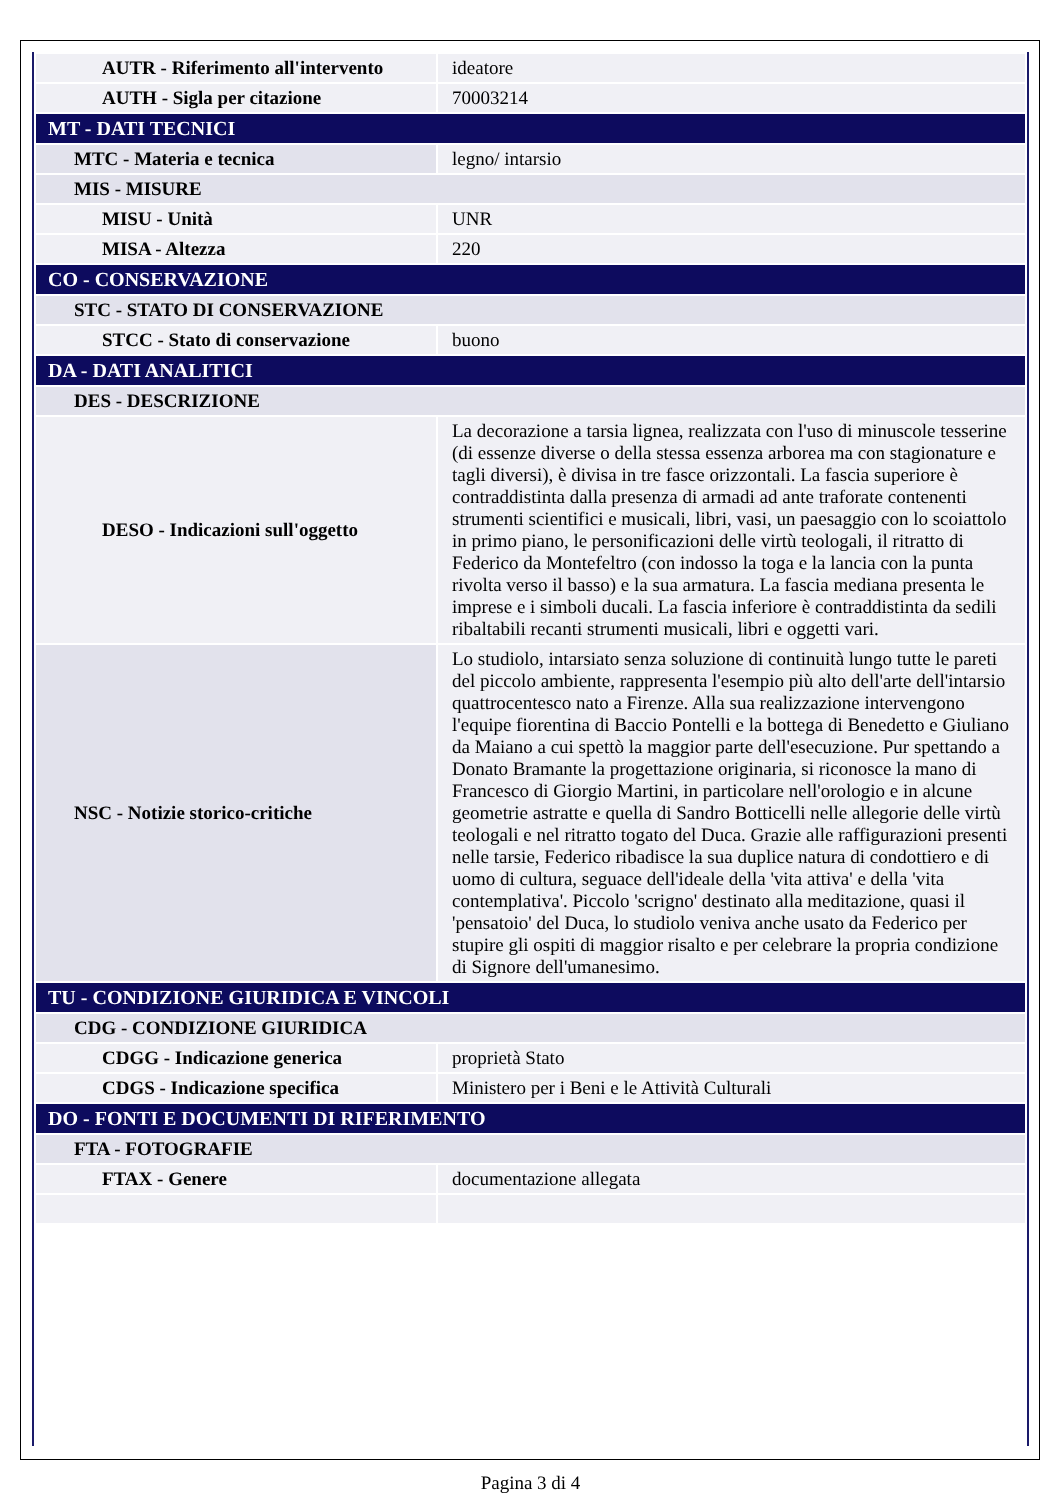| AUTR - Riferimento all'intervento | ideatore |
| AUTH - Sigla per citazione | 70003214 |
| MT - DATI TECNICI | |
| MTC - Materia e tecnica | legno/ intarsio |
| MIS - MISURE | |
| MISU - Unità | UNR |
| MISA - Altezza | 220 |
| CO - CONSERVAZIONE | |
| STC - STATO DI CONSERVAZIONE | |
| STCC - Stato di conservazione | buono |
| DA - DATI ANALITICI | |
| DES - DESCRIZIONE | |
| DESO - Indicazioni sull'oggetto | La decorazione a tarsia lignea, realizzata con l'uso di minuscole tesserine (di essenze diverse o della stessa essenza arborea ma con stagionature e tagli diversi), è divisa in tre fasce orizzontali. La fascia superiore è contraddistinta dalla presenza di armadi ad ante traforate contenenti strumenti scientifici e musicali, libri, vasi, un paesaggio con lo scoiattolo in primo piano, le personificazioni delle virtù teologali, il ritratto di Federico da Montefeltro (con indosso la toga e la lancia con la punta rivolta verso il basso) e la sua armatura. La fascia mediana presenta le imprese e i simboli ducali. La fascia inferiore è contraddistinta da sedili ribaltabili recanti strumenti musicali, libri e oggetti vari. |
| NSC - Notizie storico-critiche | Lo studiolo, intarsiato senza soluzione di continuità lungo tutte le pareti del piccolo ambiente, rappresenta l'esempio più alto dell'arte dell'intarsio quattrocentesco nato a Firenze. Alla sua realizzazione intervengono l'equipe fiorentina di Baccio Pontelli e la bottega di Benedetto e Giuliano da Maiano a cui spettò la maggior parte dell'esecuzione. Pur spettando a Donato Bramante la progettazione originaria, si riconosce la mano di Francesco di Giorgio Martini, in particolare nell'orologio e in alcune geometrie astratte e quella di Sandro Botticelli nelle allegorie delle virtù teologali e nel ritratto togato del Duca. Grazie alle raffigurazioni presenti nelle tarsie, Federico ribadisce la sua duplice natura di condottiero e di uomo di cultura, seguace dell'ideale della 'vita attiva' e della 'vita contemplativa'. Piccolo 'scrigno' destinato alla meditazione, quasi il 'pensatoio' del Duca, lo studiolo veniva anche usato da Federico per stupire gli ospiti di maggior risalto e per celebrare la propria condizione di Signore dell'umanesimo. |
| TU - CONDIZIONE GIURIDICA E VINCOLI | |
| CDG - CONDIZIONE GIURIDICA | |
| CDGG - Indicazione generica | proprietà Stato |
| CDGS - Indicazione specifica | Ministero per i Beni e le Attività Culturali |
| DO - FONTI E DOCUMENTI DI RIFERIMENTO | |
| FTA - FOTOGRAFIE | |
| FTAX - Genere | documentazione allegata |
Pagina 3 di 4